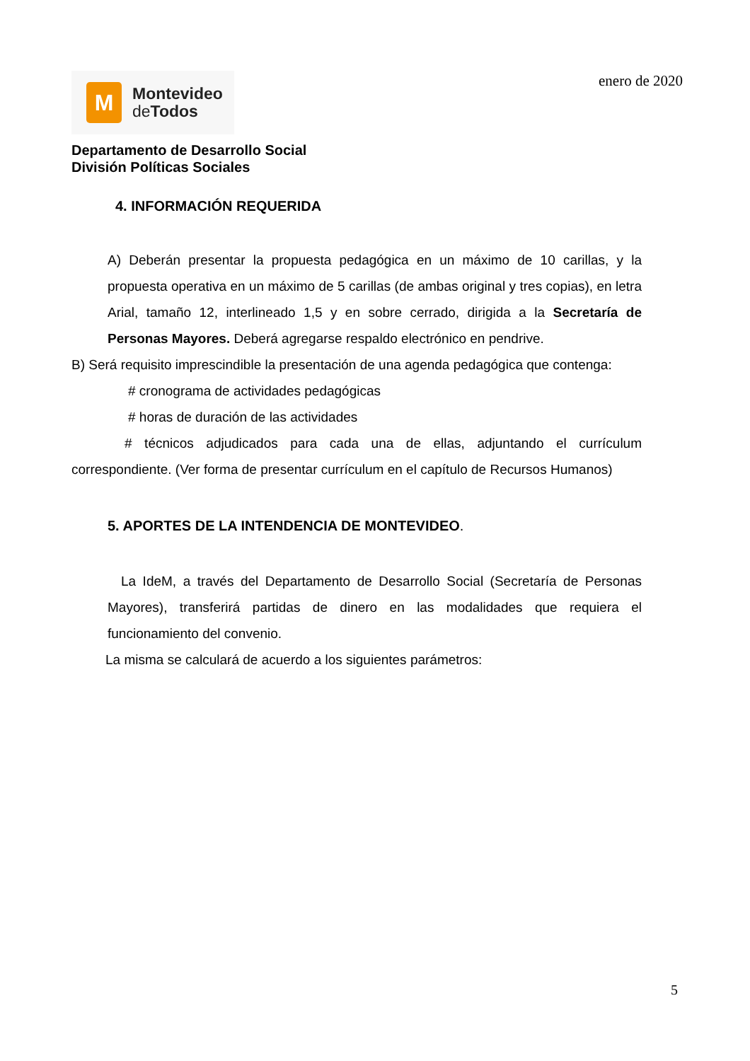M
Montevideo
de Todos
enero de 2020
Departamento de Desarrollo Social
División Políticas Sociales
4. INFORMACIÓN REQUERIDA
A) Deberán presentar la propuesta pedagógica en un máximo de 10 carillas, y la propuesta operativa en un máximo de 5 carillas (de ambas original y tres copias), en letra Arial, tamaño 12, interlineado 1,5 y en sobre cerrado, dirigida a la Secretaría de Personas Mayores. Deberá agregarse respaldo electrónico en pendrive.
B) Será requisito imprescindible la presentación de una agenda pedagógica que contenga:
# cronograma de actividades pedagógicas
# horas de duración de las actividades
# técnicos adjudicados para cada una de ellas, adjuntando el currículum correspondiente. (Ver forma de presentar currículum en el capítulo de Recursos Humanos)
5. APORTES DE LA INTENDENCIA DE MONTEVIDEO.
La IdeM, a través del Departamento de Desarrollo Social (Secretaría de Personas Mayores), transferirá partidas de dinero en las modalidades que requiera el funcionamiento del convenio.
La misma se calculará de acuerdo a los siguientes parámetros:
5